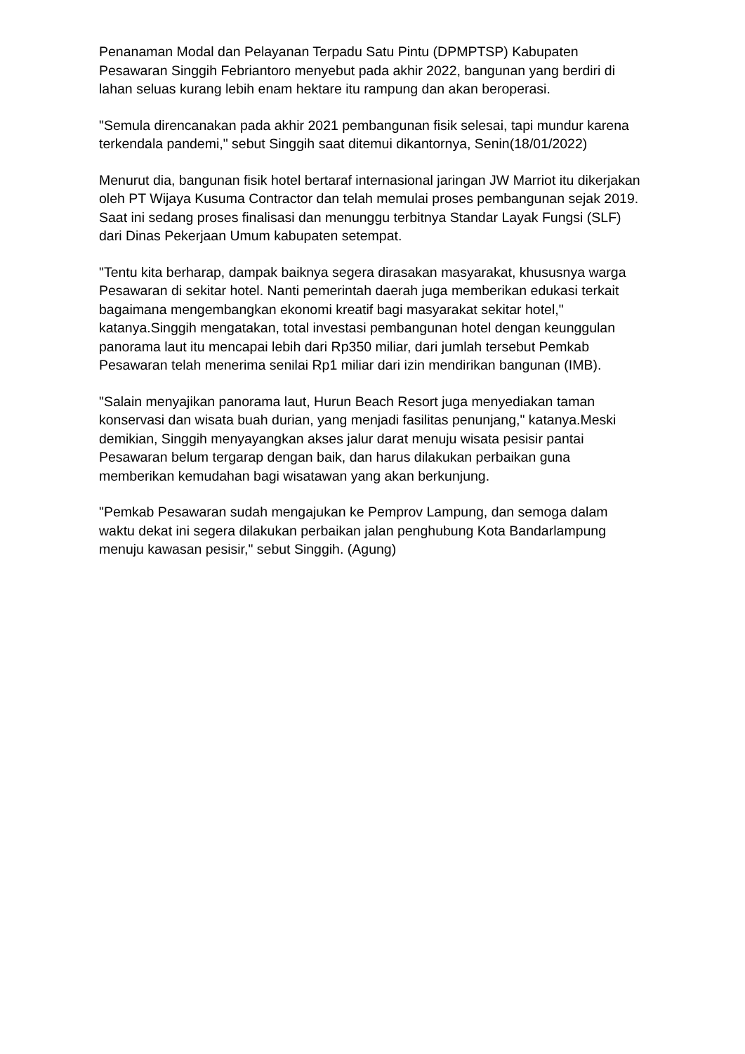Penanaman Modal dan Pelayanan Terpadu Satu Pintu (DPMPTSP) Kabupaten Pesawaran Singgih Febriantoro menyebut pada akhir 2022, bangunan yang berdiri di lahan seluas kurang lebih enam hektare itu rampung dan akan beroperasi.
"Semula direncanakan pada akhir 2021 pembangunan fisik selesai, tapi mundur karena terkendala pandemi," sebut Singgih saat ditemui dikantornya, Senin(18/01/2022)
Menurut dia, bangunan fisik hotel bertaraf internasional jaringan JW Marriot itu dikerjakan oleh PT Wijaya Kusuma Contractor dan telah memulai proses pembangunan sejak 2019. Saat ini sedang proses finalisasi dan menunggu terbitnya Standar Layak Fungsi (SLF) dari Dinas Pekerjaan Umum kabupaten setempat.
"Tentu kita berharap, dampak baiknya segera dirasakan masyarakat, khususnya warga Pesawaran di sekitar hotel. Nanti pemerintah daerah juga memberikan edukasi terkait bagaimana mengembangkan ekonomi kreatif bagi masyarakat sekitar hotel," katanya.Singgih mengatakan, total investasi pembangunan hotel dengan keunggulan panorama laut itu mencapai lebih dari Rp350 miliar, dari jumlah tersebut Pemkab Pesawaran telah menerima senilai Rp1 miliar dari izin mendirikan bangunan (IMB).
"Salain menyajikan panorama laut, Hurun Beach Resort juga menyediakan taman konservasi dan wisata buah durian, yang menjadi fasilitas penunjang," katanya.Meski demikian, Singgih menyayangkan akses jalur darat menuju wisata pesisir pantai Pesawaran belum tergarap dengan baik, dan harus dilakukan perbaikan guna memberikan kemudahan bagi wisatawan yang akan berkunjung.
"Pemkab Pesawaran sudah mengajukan ke Pemprov Lampung, dan semoga dalam waktu dekat ini segera dilakukan perbaikan jalan penghubung Kota Bandarlampung menuju kawasan pesisir," sebut Singgih. (Agung)